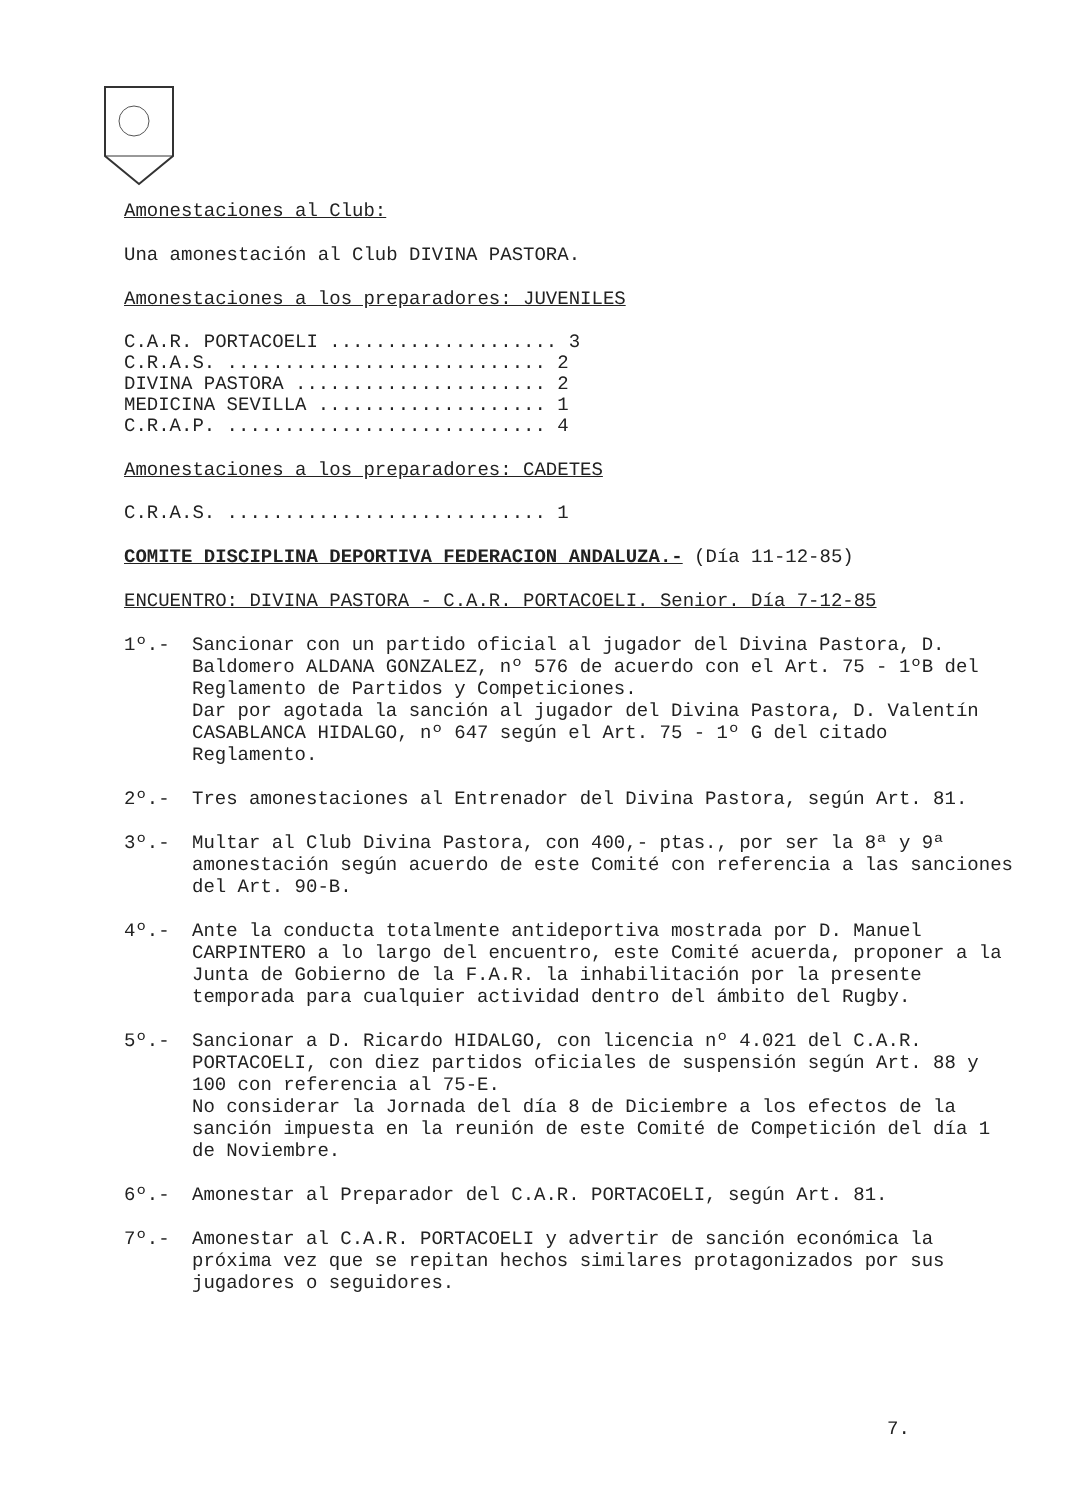Amonestaciones al Club:
Una amonestación al Club DIVINA PASTORA.
Amonestaciones a los preparadores: JUVENILES
C.A.R. PORTACOELI .................... 3
C.R.A.S. ............................ 2
DIVINA PASTORA ...................... 2
MEDICINA SEVILLA .................... 1
C.R.A.P. ............................ 4
Amonestaciones a los preparadores: CADETES
C.R.A.S. ............................ 1
COMITE DISCIPLINA DEPORTIVA FEDERACION ANDALUZA.- (Día 11-12-85)
ENCUENTRO: DIVINA PASTORA - C.A.R. PORTACOELI. Senior. Día 7-12-85
1º.- Sancionar con un partido oficial al jugador del Divina Pastora, D. Baldomero ALDANA GONZALEZ, nº 576 de acuerdo con el Art. 75 - 1ºB del Reglamento de Partidos y Competiciones.
Dar por agotada la sanción al jugador del Divina Pastora, D. Valentín CASABLANCA HIDALGO, nº 647 según el Art. 75 - 1º G del citado Reglamento.
2º.- Tres amonestaciones al Entrenador del Divina Pastora, según Art. 81.
3º.- Multar al Club Divina Pastora, con 400,- ptas., por ser la 8ª y 9ª amonestación según acuerdo de este Comité con referencia a las sanciones del Art. 90-B.
4º.- Ante la conducta totalmente antideportiva mostrada por D. Manuel CARPINTERO a lo largo del encuentro, este Comité acuerda, proponer a la Junta de Gobierno de la F.A.R. la inhabilitación por la presente temporada para cualquier actividad dentro del ámbito del Rugby.
5º.- Sancionar a D. Ricardo HIDALGO, con licencia nº 4.021 del C.A.R. PORTACOELI, con diez partidos oficiales de suspensión según Art. 88 y 100 con referencia al 75-E.
No considerar la Jornada del día 8 de Diciembre a los efectos de la sanción impuesta en la reunión de este Comité de Competición del día 1 de Noviembre.
6º.- Amonestar al Preparador del C.A.R. PORTACOELI, según Art. 81.
7º.- Amonestar al C.A.R. PORTACOELI y advertir de sanción económica la próxima vez que se repitan hechos similares protagonizados por sus jugadores o seguidores.
7.